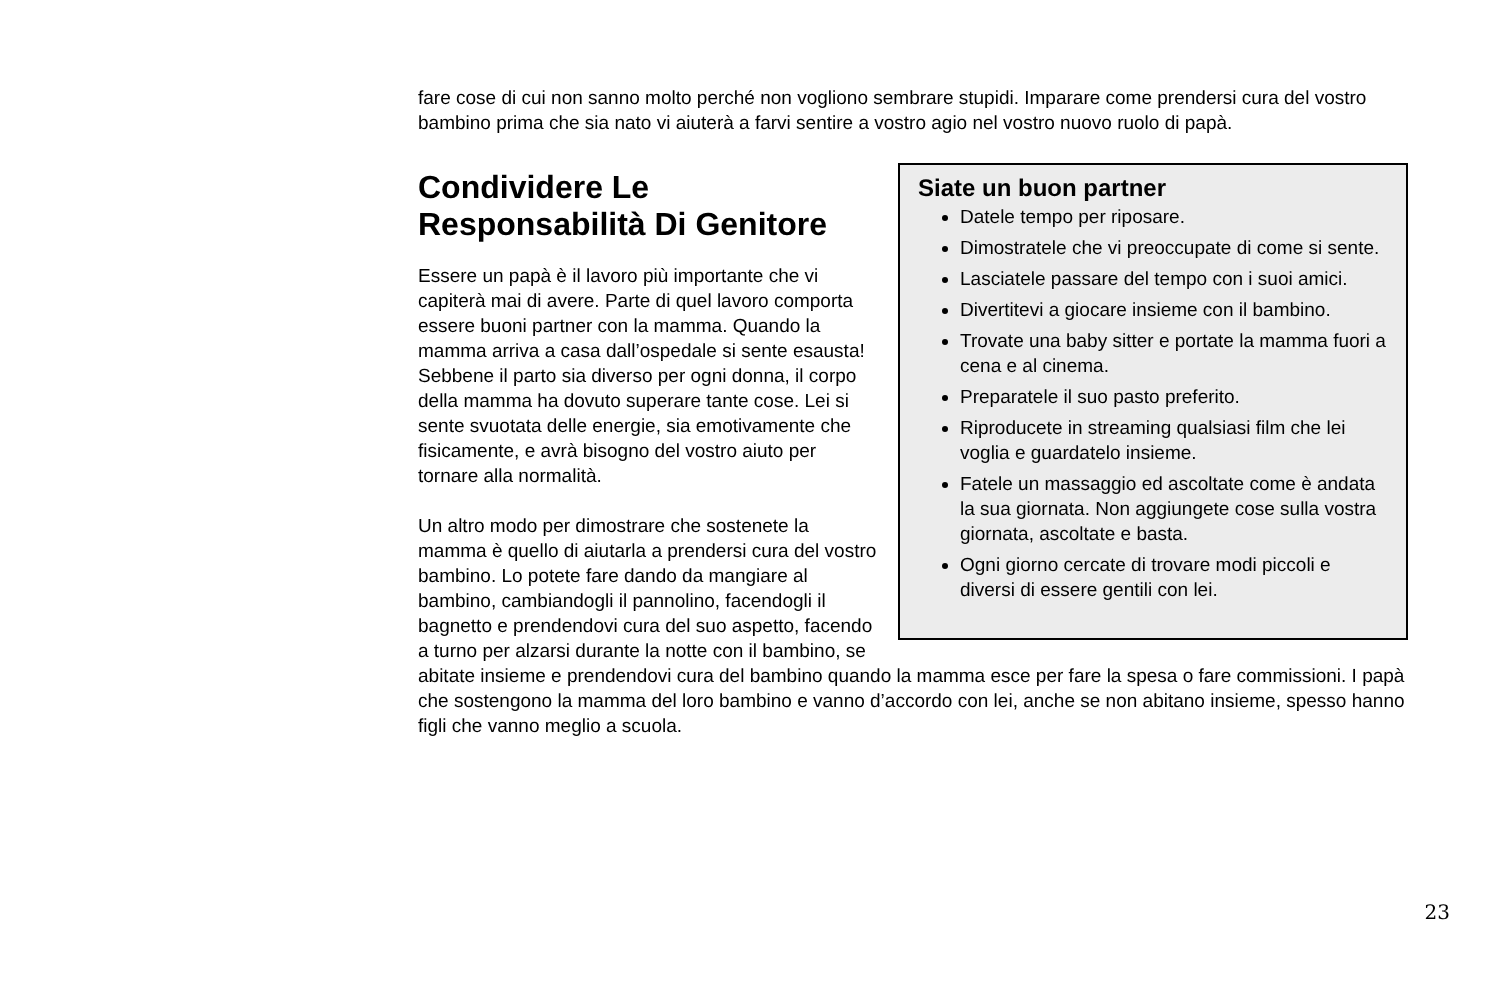fare cose di cui non sanno molto perché non vogliono sembrare stupidi. Imparare come prendersi cura del vostro bambino prima che sia nato vi aiuterà a farvi sentire a vostro agio nel vostro nuovo ruolo di papà.
Siate un buon partner
Datele tempo per riposare.
Dimostratele che vi preoccupate di come si sente.
Lasciatele passare del tempo con i suoi amici.
Divertitevi a giocare insieme con il bambino.
Trovate una baby sitter e portate la mamma fuori a cena e al cinema.
Preparatele il suo pasto preferito.
Riproducete in streaming qualsiasi film che lei voglia e guardatelo insieme.
Fatele un massaggio ed ascoltate come è andata la sua giornata. Non aggiungete cose sulla vostra giornata, ascoltate e basta.
Ogni giorno cercate di trovare modi piccoli e diversi di essere gentili con lei.
Condividere Le
Responsabilità Di Genitore
Essere un papà è il lavoro più importante che vi capiterà mai di avere. Parte di quel lavoro comporta essere buoni partner con la mamma. Quando la mamma arriva a casa dall’ospedale si sente esausta! Sebbene il parto sia diverso per ogni donna, il corpo della mamma ha dovuto superare tante cose. Lei si sente svuotata delle energie, sia emotivamente che fisicamente, e avrà bisogno del vostro aiuto per tornare alla normalità.
Un altro modo per dimostrare che sostenete la mamma è quello di aiutarla a prendersi cura del vostro bambino. Lo potete fare dando da mangiare al bambino, cambiandogli il pannolino, facendogli il bagnetto e prendendovi cura del suo aspetto, facendo a turno per alzarsi durante la notte con il bambino, se abitate insieme e prendendovi cura del bambino quando la mamma esce per fare la spesa o fare commissioni. I papà che sostengono la mamma del loro bambino e vanno d’accordo con lei, anche se non abitano insieme, spesso hanno figli che vanno meglio a scuola.
23